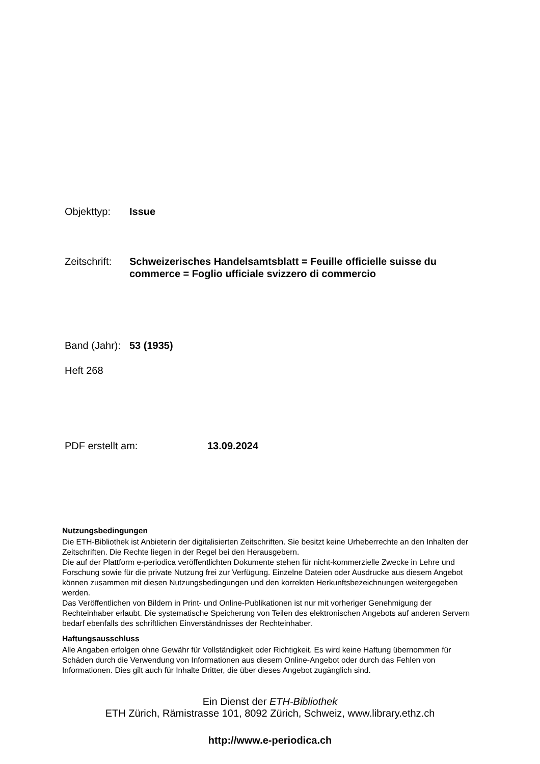Objekttyp: Issue
Zeitschrift:
Schweizerisches Handelsamtsblatt = Feuille officielle suisse du commerce = Foglio ufficiale svizzero di commercio
Band (Jahr):
53 (1935)
Heft 268
PDF erstellt am: 13.09.2024
Nutzungsbedingungen
Die ETH-Bibliothek ist Anbieterin der digitalisierten Zeitschriften. Sie besitzt keine Urheberrechte an den Inhalten der Zeitschriften. Die Rechte liegen in der Regel bei den Herausgebern.
Die auf der Plattform e-periodica veröffentlichten Dokumente stehen für nicht-kommerzielle Zwecke in Lehre und Forschung sowie für die private Nutzung frei zur Verfügung. Einzelne Dateien oder Ausdrucke aus diesem Angebot können zusammen mit diesen Nutzungsbedingungen und den korrekten Herkunftsbezeichnungen weitergegeben werden.
Das Veröffentlichen von Bildern in Print- und Online-Publikationen ist nur mit vorheriger Genehmigung der Rechteinhaber erlaubt. Die systematische Speicherung von Teilen des elektronischen Angebots auf anderen Servern bedarf ebenfalls des schriftlichen Einverständnisses der Rechteinhaber.
Haftungsausschluss
Alle Angaben erfolgen ohne Gewähr für Vollständigkeit oder Richtigkeit. Es wird keine Haftung übernommen für Schäden durch die Verwendung von Informationen aus diesem Online-Angebot oder durch das Fehlen von Informationen. Dies gilt auch für Inhalte Dritter, die über dieses Angebot zugänglich sind.
Ein Dienst der ETH-Bibliothek
ETH Zürich, Rämistrasse 101, 8092 Zürich, Schweiz, www.library.ethz.ch
http://www.e-periodica.ch